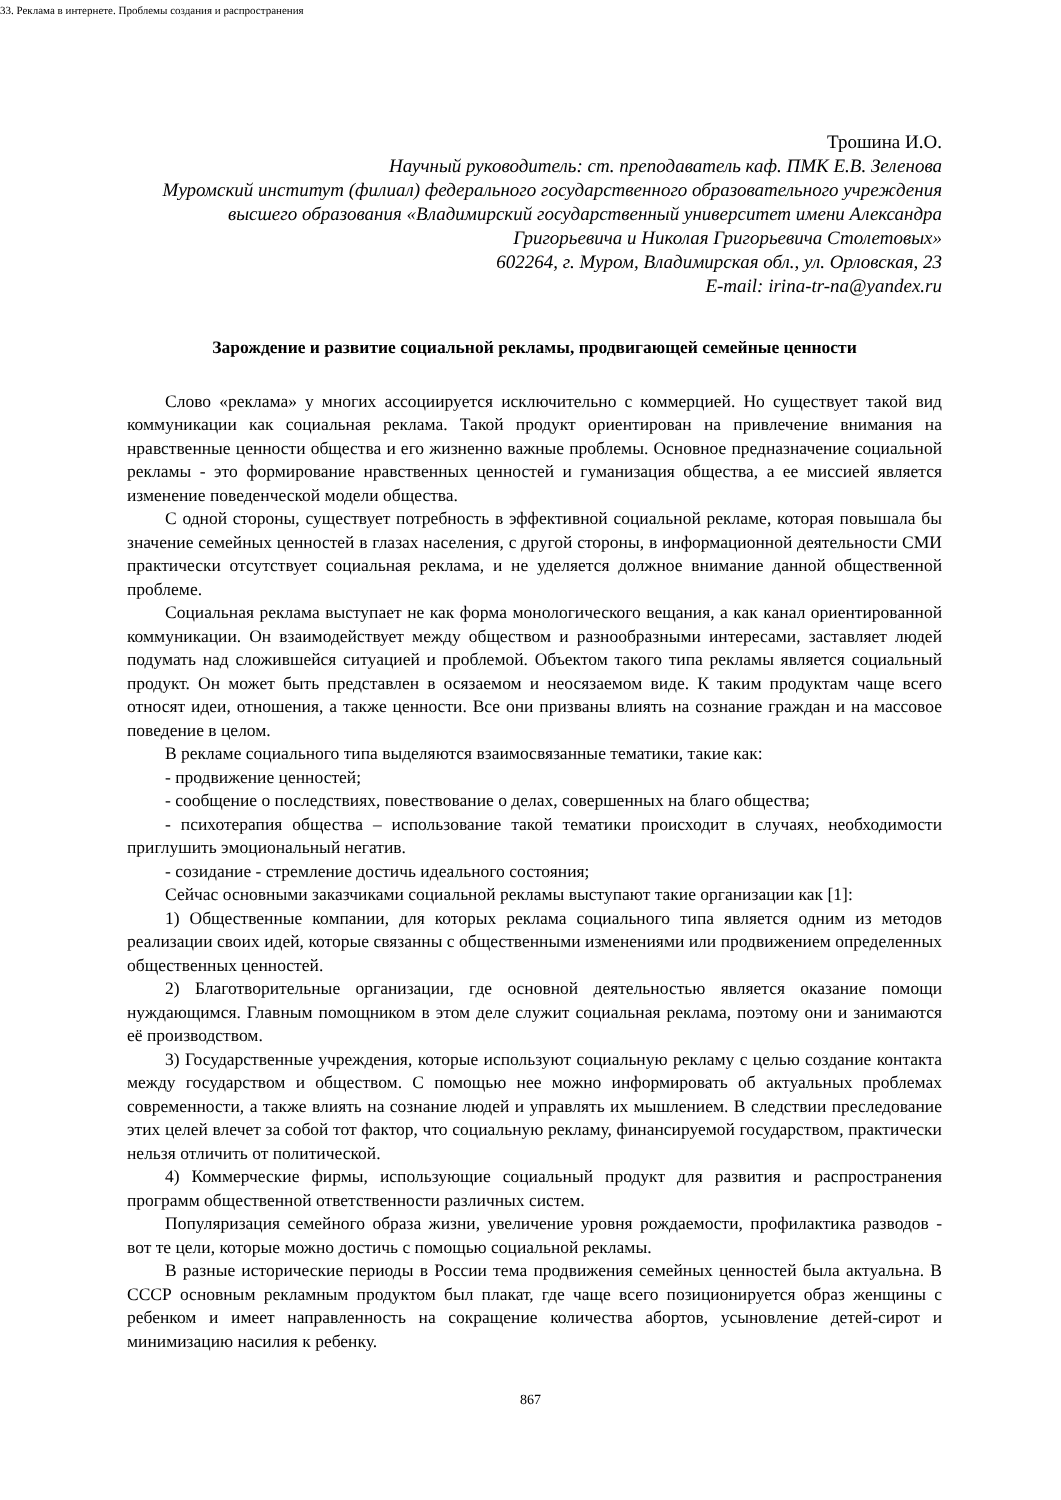33. Реклама в интернете. Проблемы создания и распространения
Трошина И.О.
Научный руководитель: ст. преподаватель каф. ПМК Е.В. Зеленова
Муромский институт (филиал) федерального государственного образовательного учреждения высшего образования «Владимирский государственный университет имени Александра Григорьевича и Николая Григорьевича Столетовых»
602264, г. Муром, Владимирская обл., ул. Орловская, 23
E-mail: irina-tr-na@yandex.ru
Зарождение и развитие социальной рекламы, продвигающей семейные ценности
Слово «реклама» у многих ассоциируется исключительно с коммерцией. Но существует такой вид коммуникации как социальная реклама. Такой продукт ориентирован на привлечение внимания на нравственные ценности общества и его жизненно важные проблемы. Основное предназначение социальной рекламы - это формирование нравственных ценностей и гуманизация общества, а ее миссией является изменение поведенческой модели общества.
С одной стороны, существует потребность в эффективной социальной рекламе, которая повышала бы значение семейных ценностей в глазах населения, с другой стороны, в информационной деятельности СМИ практически отсутствует социальная реклама, и не уделяется должное внимание данной общественной проблеме.
Социальная реклама выступает не как форма монологического вещания, а как канал ориентированной коммуникации. Он взаимодействует между обществом и разнообразными интересами, заставляет людей подумать над сложившейся ситуацией и проблемой. Объектом такого типа рекламы является социальный продукт. Он может быть представлен в осязаемом и неосязаемом виде. К таким продуктам чаще всего относят идеи, отношения, а также ценности. Все они призваны влиять на сознание граждан и на массовое поведение в целом.
В рекламе социального типа выделяются взаимосвязанные тематики, такие как:
- продвижение ценностей;
- сообщение о последствиях, повествование о делах, совершенных на благо общества;
- психотерапия общества – использование такой тематики происходит в случаях, необходимости приглушить эмоциональный негатив.
- созидание - стремление достичь идеального состояния;
Сейчас основными заказчиками социальной рекламы выступают такие организации как [1]:
1) Общественные компании, для которых реклама социального типа является одним из методов реализации своих идей, которые связанны с общественными изменениями или продвижением определенных общественных ценностей.
2) Благотворительные организации, где основной деятельностью является оказание помощи нуждающимся. Главным помощником в этом деле служит социальная реклама, поэтому они и занимаются её производством.
3) Государственные учреждения, которые используют социальную рекламу с целью создание контакта между государством и обществом. С помощью нее можно информировать об актуальных проблемах современности, а также влиять на сознание людей и управлять их мышлением. В следствии преследование этих целей влечет за собой тот фактор, что социальную рекламу, финансируемой государством, практически нельзя отличить от политической.
4) Коммерческие фирмы, использующие социальный продукт для развития и распространения программ общественной ответственности различных систем.
Популяризация семейного образа жизни, увеличение уровня рождаемости, профилактика разводов - вот те цели, которые можно достичь с помощью социальной рекламы.
В разные исторические периоды в России тема продвижения семейных ценностей была актуальна. В СССР основным рекламным продуктом был плакат, где чаще всего позиционируется образ женщины с ребенком и имеет направленность на сокращение количества абортов, усыновление детей-сирот и минимизацию насилия к ребенку.
867